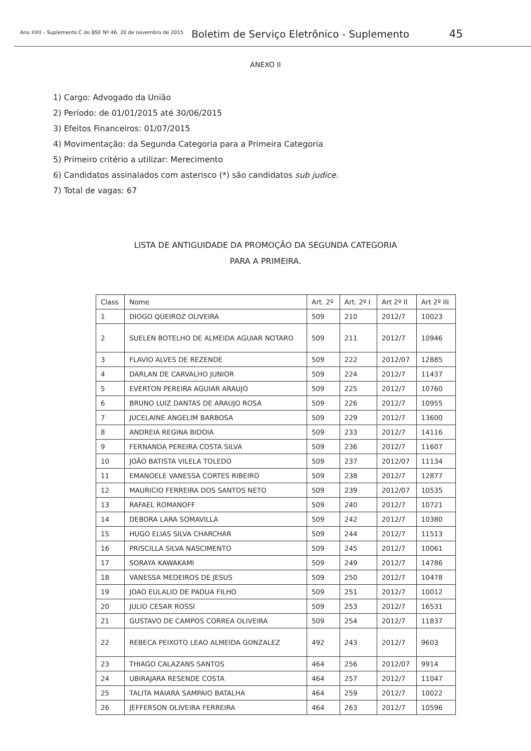Ano XXII – Suplemento C do BSE Nº 46. 20 de novembro de 2015 Boletim de Serviço Eletrônico - Suplemento 45
ANEXO II
1) Cargo: Advogado da União
2) Período: de 01/01/2015 até 30/06/2015
3) Efeitos Financeiros: 01/07/2015
4) Movimentação: da Segunda Categoria para a Primeira Categoria
5) Primeiro critério a utilizar: Merecimento
6) Candidatos assinalados com asterisco (*) são candidatos sub judice.
7) Total de vagas: 67
LISTA DE ANTIGUIDADE DA PROMOÇÃO DA SEGUNDA CATEGORIA
PARA A PRIMEIRA.
| Class | Nome | Art. 2º | Art. 2º I | Art 2º II | Art 2º III |
| --- | --- | --- | --- | --- | --- |
| 1 | DIOGO QUEIROZ OLIVEIRA | 509 | 210 | 2012/7 | 10023 |
| 2 | SUELEN BOTELHO DE ALMEIDA AGUIAR NOTARO | 509 | 211 | 2012/7 | 10946 |
| 3 | FLAVIO ALVES DE REZENDE | 509 | 222 | 2012/07 | 12885 |
| 4 | DARLAN DE CARVALHO JUNIOR | 509 | 224 | 2012/7 | 11437 |
| 5 | EVERTON PEREIRA AGUIAR ARAUJO | 509 | 225 | 2012/7 | 10760 |
| 6 | BRUNO LUIZ DANTAS DE ARAUJO ROSA | 509 | 226 | 2012/7 | 10955 |
| 7 | JUCELAINE ANGELIM BARBOSA | 509 | 229 | 2012/7 | 13600 |
| 8 | ANDREIA REGINA BIDOIA | 509 | 233 | 2012/7 | 14116 |
| 9 | FERNANDA PEREIRA COSTA SILVA | 509 | 236 | 2012/7 | 11607 |
| 10 | JOÃO BATISTA VILELA TOLEDO | 509 | 237 | 2012/07 | 11134 |
| 11 | EMANOELE VANESSA CORTES RIBEIRO | 509 | 238 | 2012/7 | 12877 |
| 12 | MAURICIO FERREIRA DOS SANTOS NETO | 509 | 239 | 2012/07 | 10535 |
| 13 | RAFAEL ROMANOFF | 509 | 240 | 2012/7 | 10721 |
| 14 | DEBORA LARA SOMAVILLA | 509 | 242 | 2012/7 | 10380 |
| 15 | HUGO ELIAS SILVA CHARCHAR | 509 | 244 | 2012/7 | 11513 |
| 16 | PRISCILLA SILVA NASCIMENTO | 509 | 245 | 2012/7 | 10061 |
| 17 | SORAYA KAWAKAMI | 509 | 249 | 2012/7 | 14786 |
| 18 | VANESSA MEDEIROS DE JESUS | 509 | 250 | 2012/7 | 10478 |
| 19 | JOAO EULALIO DE PADUA FILHO | 509 | 251 | 2012/7 | 10012 |
| 20 | JULIO CESAR ROSSI | 509 | 253 | 2012/7 | 16531 |
| 21 | GUSTAVO DE CAMPOS CORREA OLIVEIRA | 509 | 254 | 2012/7 | 11837 |
| 22 | REBECA PEIXOTO LEAO ALMEIDA GONZALEZ | 492 | 243 | 2012/7 | 9603 |
| 23 | THIAGO CALAZANS SANTOS | 464 | 256 | 2012/07 | 9914 |
| 24 | UBIRAJARA RESENDE COSTA | 464 | 257 | 2012/7 | 11047 |
| 25 | TALITA MAIARA SAMPAIO BATALHA | 464 | 259 | 2012/7 | 10022 |
| 26 | JEFFERSON OLIVEIRA FERREIRA | 464 | 263 | 2012/7 | 10596 |